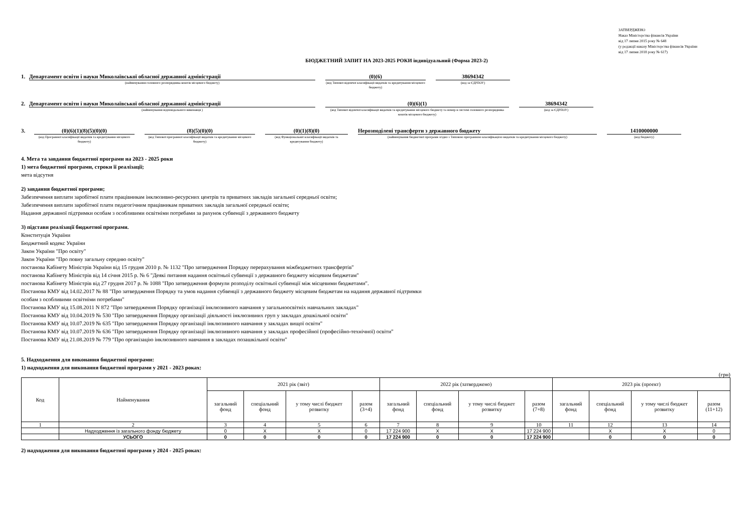ЗАТВЕРДЖЕНО
Наказ Міністерства фінансів України
від 17 липня 2015 року № 648
(у редакції наказу Міністерства фінансів України
від 17 липня 2018 року № 617)
БЮДЖЕТНИЙ ЗАПИТ НА 2023-2025 РОКИ індивідуальний (Форма 2023-2)
1. Департамент освіти і науки Миколаївської обласної державної адміністрації
(найменування головного розпорядника коштів місцевого бюджету)
(0)(6)
(код Типової відомчої класифікації видатків та кредитування місцевого бюджету)
38694342
(код за ЄДРПОУ)
2. Департамент освіти і науки Миколаївської обласної державної адміністрації
(найменування відповідального виконавця )
(0)(6)(1)
(код Типової відомчої класифікації видатків та кредитування місцевого бюджету та номер в системі головного розпорядника коштів місцевого бюджету)
38694342
(код за ЄДРПОУ)
3. (0)(6)(1)(8)(5)(0)(0)
(код Програмної класифікації видатків та кредитування місцевого бюджету)
(8)(5)(0)(0)
(код Типової програмної класифікації видатків та кредитування місцевого бюджету)
(0)(1)(8)(0)
(код Функціональної класифікації видатків та кредитування бюджету)
Нерозподілені трансферти з державного бюджету
(найменування бюджетної програми згідно з Типовою програмною класифікацією видатків та кредитування місцевого бюджету)
1410000000
(код бюджету)
4. Мета та завдання бюджетної програми на 2023 - 2025 роки
1) мета бюджетної програми, строки її реалізації;
мета відсутня
2) завдання бюджетної програми;
Забезпечення виплати заробітної плати працівникам інклюзивно-ресурсних центрів та приватних закладів загальної середньої освіти;
Забезпечення виплати заробітної плати педагогічним працівникам приватних закладів загальної середньої освіти;
Надання державної підтримки особам з особливими освітніми потребами за рахунок субвенції з державного бюджету
3) підстави реалізації бюджетної програми.
Конституція України
Бюджетний кодекс України
Закон України "Про освіту"
Закон України "Про повну загальну середню освіту"
постанова Кабінету Міністрів України від 15 грудня 2010 р. № 1132 "Про затвердження Порядку перерахування міжбюджетних трансфертів"
постанова Кабінету Міністрів від 14 січня 2015 р. № 6 "Деякі питання надання освітньої субвенції з державного бюджету місцевим бюджетам"
постанова Кабінету Міністрів від 27 грудня 2017 р. № 1088 "Про затвердження формули розподілу освітньої субвенції між місцевими бюджетами".
Постанова КМУ від 14.02.2017 № 88 "Про затвердження Порядку та умов надання субвенції з державного бюджету місцевим бюджетам на надання державної підтримки
особам з особливими освітніми потребами"
Постанова КМУ від 15.08.2011 N 872 "Про затвердження Порядку організації інклюзивного навчання у загальноосвітніх навчальних закладах"
Постанова КМУ від 10.04.2019 № 530 "Про затвердження Порядку організації діяльності інклюзивних груп у закладах дошкільної освіти"
Постанова КМУ від 10.07.2019 № 635 "Про затвердження Порядку організації інклюзивного навчання у закладах вищої освіти"
Постанова КМУ від 10.07.2019 № 636 "Про затвердження Порядку організації інклюзивного навчання у закладах професійної (професійно-технічної) освіти"
Постанова КМУ від 21.08.2019 № 779 "Про організацію інклюзивного навчання в закладах позашкільної освіти"
5. Надходження для виконання бюджетної програми:
1) надходження для виконання бюджетної програми у 2021 - 2023 роках:
(грн)
| Код | Найменування | 2021 рік (звіт) | | | | 2022 рік (затверджено) | | | | 2023 рік (проект) | | | |
| --- | --- | --- | --- | --- | --- | --- | --- | --- | --- | --- | --- | --- | --- |
| | | загальний фонд | спеціальний фонд | у тому числі бюджет розвитку | разом (3+4) | загальний фонд | спеціальний фонд | у тому числі бюджет розвитку | разом (7+8) | загальний фонд | спеціальний фонд | у тому числі бюджет розвитку | разом (11+12) |
| 1 | 2 | 3 | 4 | 5 | 6 | 7 | 8 | 9 | 10 | 11 | 12 | 13 | 14 |
| | Надходження із загального фонду бюджету | 0 | X | X | 0 | 17 224 900 | X | X | 17 224 900 | | X | X | 0 |
| | УСЬОГО | 0 | 0 | 0 | 0 | 17 224 900 | 0 | 0 | 17 224 900 | | 0 | 0 | 0 |
2) надходження для виконання бюджетної програми у 2024 - 2025 роках: